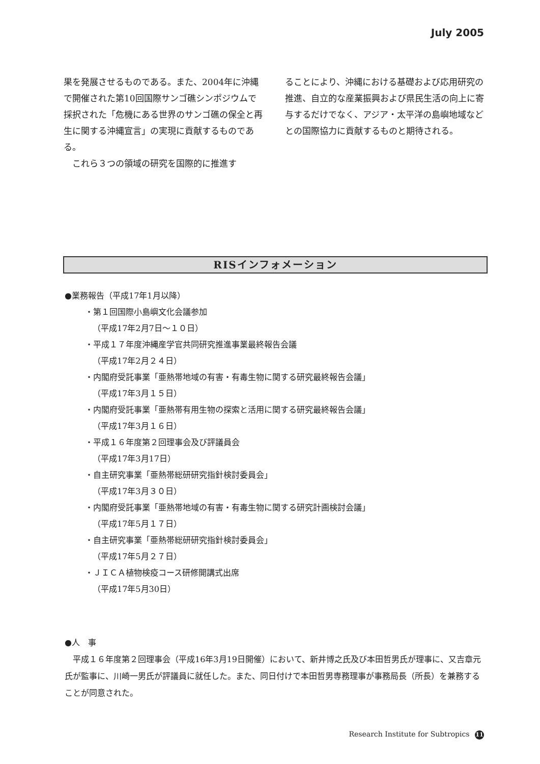July 2005
果を発展させるものである。また、2004年に沖縄で開催された第10回国際サンゴ礁シンポジウムで採択された「危機にある世界のサンゴ礁の保全と再生に関する沖縄宣言」の実現に貢献するものである。
　これら３つの領域の研究を国際的に推進す
ることにより、沖縄における基礎および応用研究の推進、自立的な産業振興および県民生活の向上に寄与するだけでなく、アジア・太平洋の島嶼地域などとの国際協力に貢献するものと期待される。
RISインフォメーション
●業務報告（平成17年1月以降）
・第１回国際小島嶼文化会議参加
（平成17年2月7日～１０日）
・平成１７年度沖縄産学官共同研究推進事業最終報告会議
（平成17年2月２４日）
・内閣府受託事業「亜熱帯地域の有害・有毒生物に関する研究最終報告会議」
（平成17年3月１５日）
・内閣府受託事業「亜熱帯有用生物の探索と活用に関する研究最終報告会議」
（平成17年3月１６日）
・平成１６年度第２回理事会及び評議員会
（平成17年3月17日）
・自主研究事業「亜熱帯総研研究指針検討委員会」
（平成17年3月３０日）
・内閣府受託事業「亜熱帯地域の有害・有毒生物に関する研究計画検討会議」
（平成17年5月１７日）
・自主研究事業「亜熱帯総研研究指針検討委員会」
（平成17年5月２７日）
・ＪＩＣＡ植物検疫コース研修開講式出席
（平成17年5月30日）
●人　事
　平成１６年度第２回理事会（平成16年3月19日開催）において、新井博之氏及び本田哲男氏が理事に、又吉章元氏が監事に、川崎一男氏が評議員に就任した。また、同日付けで本田哲男専務理事が事務局長（所長）を兼務することが同意された。
Research Institute for Subtropics 11